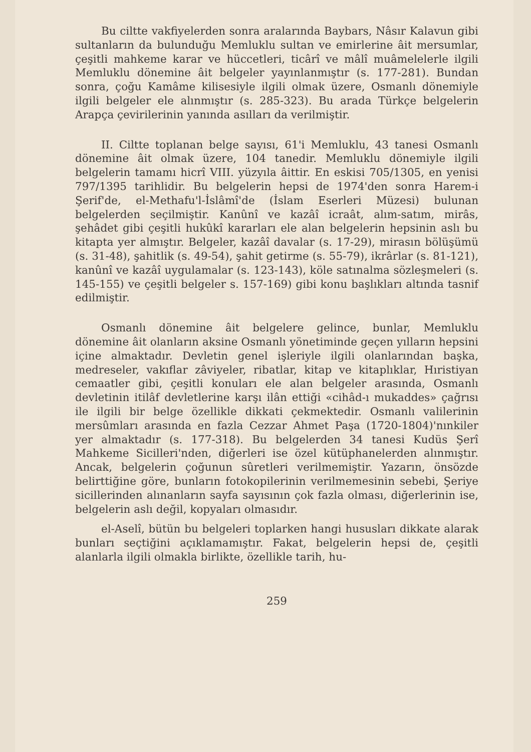Bu ciltte vakfiyelerden sonra aralarında Baybars, Nâsır Kalavun gibi sultanların da bulunduğu Memluklu sultan ve emirlerine âit mersumlar, çeşitli mahkeme karar ve hüccetleri, ticârî ve mâlî muâmelelerle ilgili Memluklu dönemine âit belgeler yayınlanmıştır (s. 177-281). Bundan sonra, çoğu Kamâme kilisesiyle ilgili olmak üzere, Osmanlı dönemiyle ilgili belgeler ele alınmıştır (s. 285-323). Bu arada Türkçe belgelerin Arapça çevirilerinin yanında asılları da verilmiştir.
II. Ciltte toplanan belge sayısı, 61'i Memluklu, 43 tanesi Osmanlı dönemine âit olmak üzere, 104 tanedir. Memluklu dönemiyle ilgili belgelerin tamamı hicrî VIII. yüzyıla âittir. En eskisi 705/1305, en yenisi 797/1395 tarihlidir. Bu belgelerin hepsi de 1974'den sonra Harem-i Şerif'de, el-Methafu'l-İslâmî'de (İslam Eserleri Müzesi) bulunan belgelerden seçilmiştir. Kanûnî ve kazâî icraât, alım-satım, mirâs, şehâdet gibi çeşitli hukûkî kararları ele alan belgelerin hepsinin aslı bu kitapta yer almıştır. Belgeler, kazâî davalar (s. 17-29), mirasın bölüşümü (s. 31-48), şahitlik (s. 49-54), şahit getirme (s. 55-79), ikrârlar (s. 81-121), kanûnî ve kazâî uygulamalar (s. 123-143), köle satınalma sözleşmeleri (s. 145-155) ve çeşitli belgeler s. 157-169) gibi konu başlıkları altında tasnif edilmiştir.
Osmanlı dönemine âit belgelere gelince, bunlar, Memluklu dönemine âit olanların aksine Osmanlı yönetiminde geçen yılların hepsini içine almaktadır. Devletin genel işleriyle ilgili olanlarından başka, medreseler, vakıflar zâviyeler, ribatlar, kitap ve kitaplıklar, Hıristiyan cemaatler gibi, çeşitli konuları ele alan belgeler arasında, Osmanlı devletinin itilâf devletlerine karşı ilân ettiği «cihâd-ı mukaddes» çağrısı ile ilgili bir belge özellikle dikkati çekmektedir. Osmanlı valilerinin mersûmları arasında en fazla Cezzar Ahmet Paşa (1720-1804)'nınkiler yer almaktadır (s. 177-318). Bu belgelerden 34 tanesi Kudüs Şerî Mahkeme Sicilleri'nden, diğerleri ise özel kütüphanelerden alınmıştır. Ancak, belgelerin çoğunun sûretleri verilmemiştir. Yazarın, önsözde belirttiğine göre, bunların fotokopilerinin verilmemesinin sebebi, Şeriye sicillerinden alınanların sayfa sayısının çok fazla olması, diğerlerinin ise, belgelerin aslı değil, kopyaları olmasıdır.
el-Aselî, bütün bu belgeleri toplarken hangi hususları dikkate alarak bunları seçtiğini açıklamamıştır. Fakat, belgelerin hepsi de, çeşitli alanlarla ilgili olmakla birlikte, özellikle tarih, hu-
259